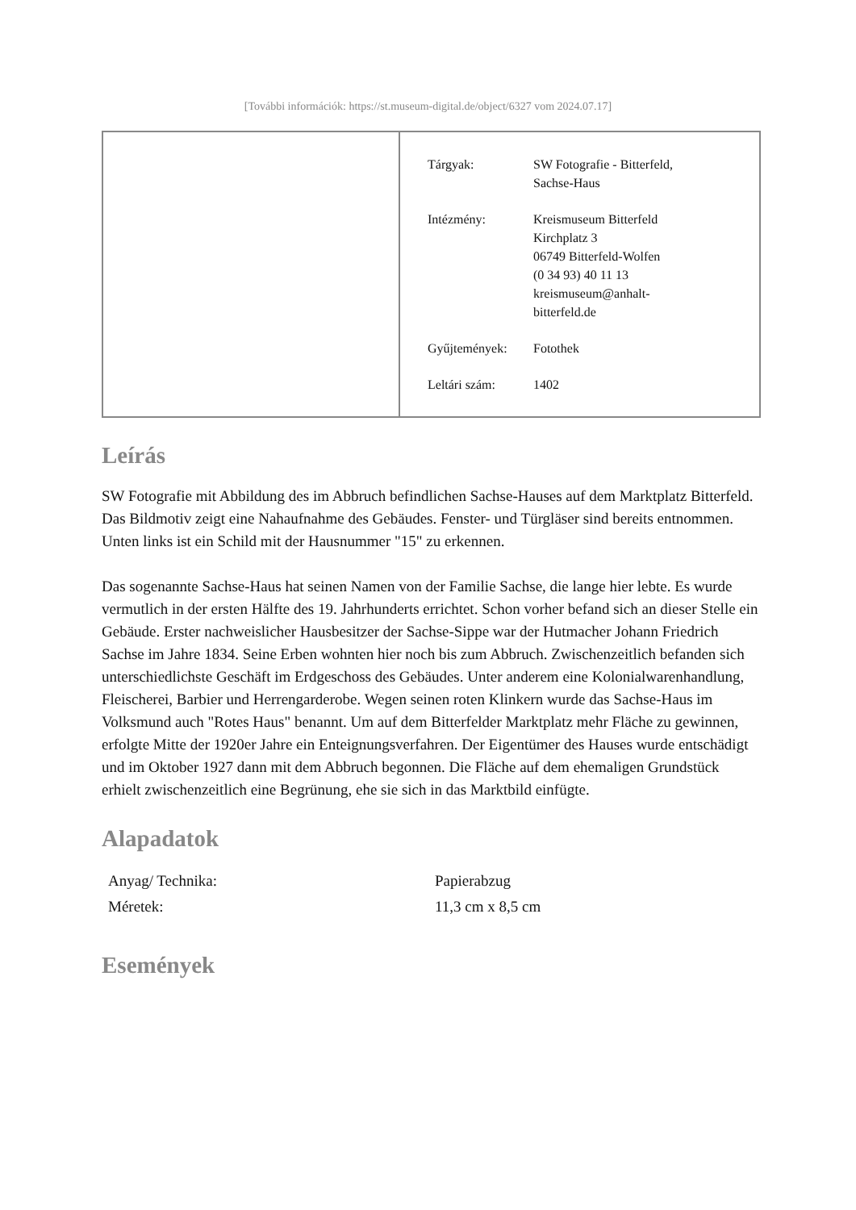[További információk: https://st.museum-digital.de/object/6327 vom 2024.07.17]
| | / Tárgyak: / SW Fotografie - Bitterfeld, Sachse-Haus / / Intézmény: / Kreismuseum Bitterfeld Kirchplatz 3 06749 Bitterfeld-Wolfen (0 34 93) 40 11 13 kreismuseum@anhalt- bitterfeld.de / / Gyűjtemények: / Fotothek / / Leltári szám: / 1402 / |
Leírás
SW Fotografie mit Abbildung des im Abbruch befindlichen Sachse-Hauses auf dem Marktplatz Bitterfeld.
Das Bildmotiv zeigt eine Nahaufnahme des Gebäudes. Fenster- und Türgläser sind bereits entnommen. Unten links ist ein Schild mit der Hausnummer "15" zu erkennen.
Das sogenannte Sachse-Haus hat seinen Namen von der Familie Sachse, die lange hier lebte. Es wurde vermutlich in der ersten Hälfte des 19. Jahrhunderts errichtet. Schon vorher befand sich an dieser Stelle ein Gebäude. Erster nachweislicher Hausbesitzer der Sachse-Sippe war der Hutmacher Johann Friedrich Sachse im Jahre 1834. Seine Erben wohnten hier noch bis zum Abbruch. Zwischenzeitlich befanden sich unterschiedlichste Geschäft im Erdgeschoss des Gebäudes. Unter anderem eine Kolonialwarenhandlung, Fleischerei, Barbier und Herrengarderobe. Wegen seinen roten Klinkern wurde das Sachse-Haus im Volksmund auch "Rotes Haus" benannt. Um auf dem Bitterfelder Marktplatz mehr Fläche zu gewinnen, erfolgte Mitte der 1920er Jahre ein Enteignungsverfahren. Der Eigentümer des Hauses wurde entschädigt und im Oktober 1927 dann mit dem Abbruch begonnen. Die Fläche auf dem ehemaligen Grundstück erhielt zwischenzeitlich eine Begrünung, ehe sie sich in das Marktbild einfügte.
Alapadatok
| Anyag/ Technika: | Papierabzug |
| Méretek: | 11,3 cm x 8,5 cm |
Események